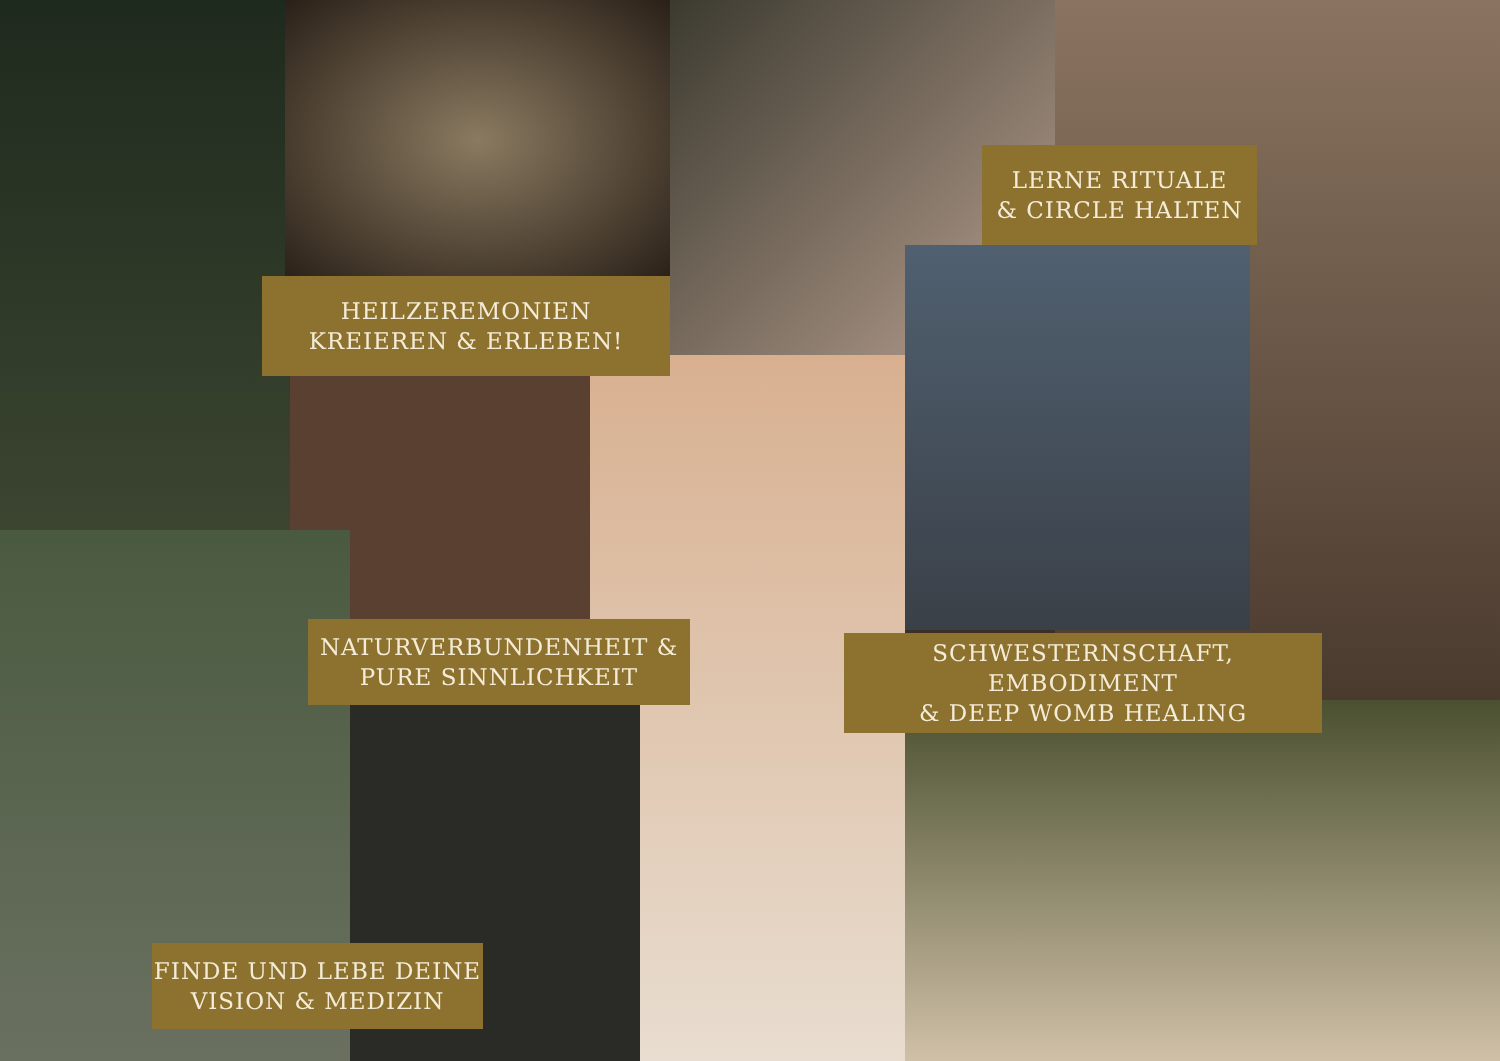HEILZEREMONIEN
KREIEREN & ERLEBEN!
LERNE RITUALE
& CIRCLE HALTEN
NATURVERBUNDENHEIT &
PURE SINNLICHKEIT
SCHWESTERNSCHAFT, EMBODIMENT
& DEEP WOMB HEALING
FINDE UND LEBE DEINE
VISION & MEDIZIN